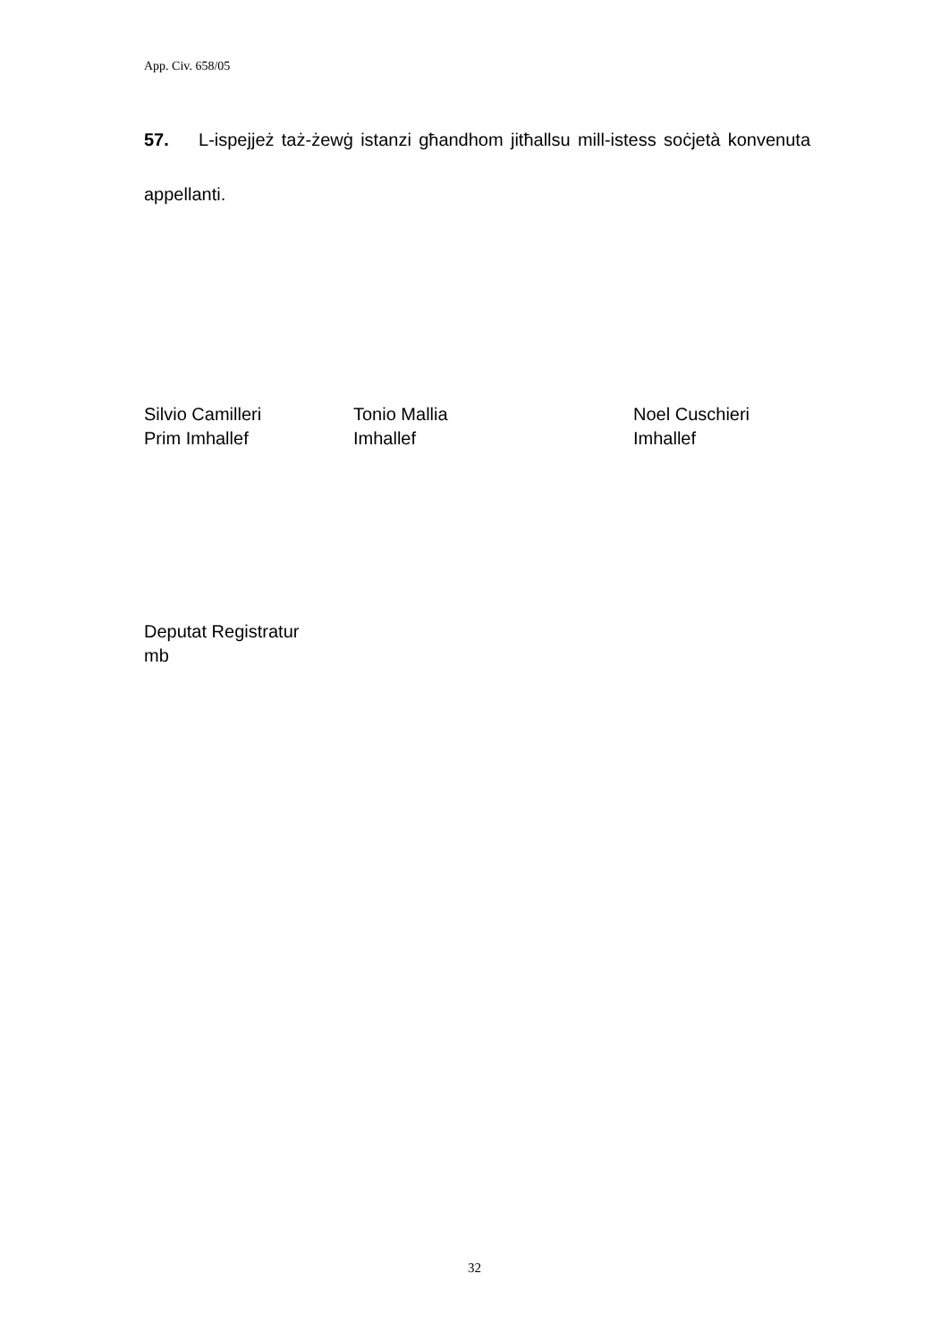App. Civ. 658/05
57. L-ispejjeż taż-żewġ istanzi għandhom jitħallsu mill-istess soċjetà konvenuta appellanti.
Silvio Camilleri
Prim Imhallef
Tonio Mallia
Imhallef
Noel Cuschieri
Imhallef
Deputat Registratur
mb
32